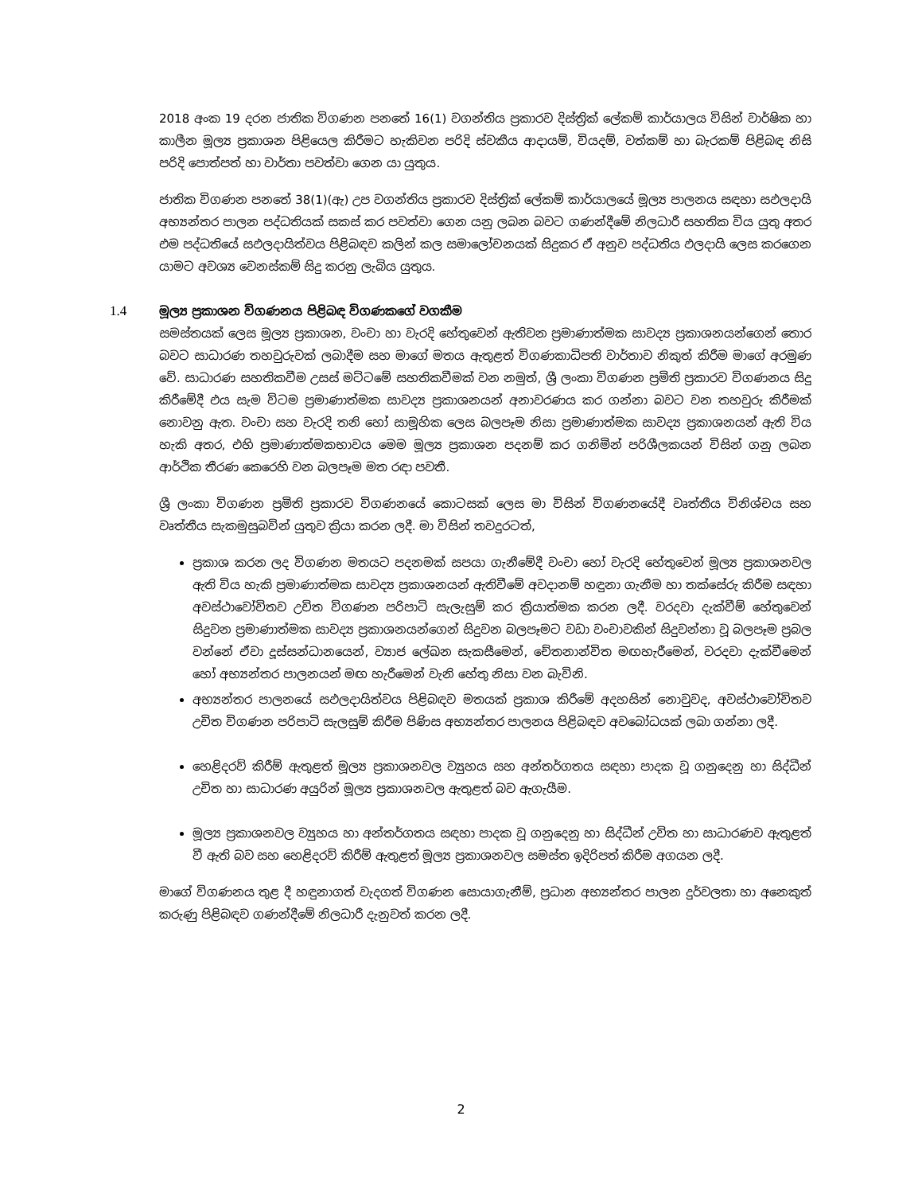2018 අංක 19 දරන ජාතික විගණන පනතේ 16(1) වගන්තිය ප්‍රකාරව දිස්ත්‍රික් ලේකම් කාර්යාලය විසින් වාර්ෂික හා කාලීන මූල්‍ය ප්‍රකාශන පිළියෙල කිරීමට හැකිවන පරිදි ස්වකීය ආදායම්, වියදම්, වත්කම් හා බැරකම් පිළිබඳ නිසි පරිදි පොත්පත් හා වාර්තා පවත්වා ගෙන යා යුතුය.
ජාතික විගණන පනතේ 38(1)(ඇ) උප වගන්තිය ප්‍රකාරව දිස්ත්‍රික් ලේකම් කාර්යාලයේ මූල්‍ය පාලනය සඳහා සඵලදායි අභ්‍යන්තර පාලන පද්ධතියක් සකස් කර පවත්වා ගෙන යනු ලබන බවට ගණන්දීමේ නිලධාරී සහතික විය යුතු අතර එම පද්ධතියේ සඵලදායිත්වය පිළිබඳව කලින් කල සමාලෝචනයක් සිදුකර ඒ අනුව පද්ධතිය ඵලදායි ලෙස කරගෙන යාමට අවශ්‍ය වෙනස්කම් සිදු කරනු ලැබිය යුතුය.
1.4 මූල්‍ය ප්‍රකාශන විගණනය පිළිබඳ විගණකගේ වගකීම
සමස්තයක් ලෙස මූල්‍ය ප්‍රකාශන, වංචා හා වැරදි හේතුවෙන් ඇතිවන ප්‍රමාණාත්මක සාවද්‍ය ප්‍රකාශනයන්ගෙන් තොර බවට සාධාරණ තහවුරුවක් ලබාදීම සහ මාගේ මතය ඇතුළත් විගණකාධිපති වාර්තාව නිකුත් කිරීම මාගේ අරමුණ වේ. සාධාරණ සහතිකවීම උසස් මට්ටමේ සහතිකවීමක් වන නමුත්, ශ්‍රී ලංකා විගණන ප්‍රමිති ප්‍රකාරව විගණනය සිදු කිරීමේදී එය සැම විටම ප්‍රමාණාත්මක සාවද්‍ය ප්‍රකාශනයන් අනාවරණය කර ගන්නා බවට වන තහවුරු කිරීමක් නොවනු ඇත. වංචා සහ වැරදි තනි හෝ සාමූහික ලෙස බලපෑම නිසා ප්‍රමාණාත්මක සාවද්‍ය ප්‍රකාශනයන් ඇති විය හැකි අතර, එහි ප්‍රමාණාත්මකභාවය මෙම මූල්‍ය ප්‍රකාශන පදනම් කර ගනිමින් පරිශීලකයන් විසින් ගනු ලබන ආර්ථික තීරණ කෙරෙහි වන බලපෑම මත රඳා පවතී.
ශ්‍රී ලංකා විගණන ප්‍රමිති ප්‍රකාරව විගණනයේ කොටසක් ලෙස මා විසින් විගණනයේදී වෘත්තීය විනිශ්චය සහ වෘත්තීය සැකමුසුබවින් යුතුව ක්‍රියා කරන ලදී. මා විසින් තවදුරටත්,
ප්‍රකාශ කරන ලද විගණන මතයට පදනමක් සපයා ගැනීමේදී වංචා හෝ වැරදි හේතුවෙන් මූල්‍ය ප්‍රකාශනවල ඇති විය හැකි ප්‍රමාණාත්මක සාවද්‍ය ප්‍රකාශනයන් ඇතිවීමේ අවදානම් හඳුනා ගැනීම හා තක්සේරු කිරීම සඳහා අවස්ථාවෝචිතව උචිත විගණන පරිපාටි සැලැසුම් කර ක්‍රියාත්මක කරන ලදී. වරදවා දැක්වීම් හේතුවෙන් සිදුවන ප්‍රමාණාත්මක සාවද්‍ය ප්‍රකාශනයන්ගෙන් සිදුවන බලපෑමට වඩා වංචාවකින් සිදුවන්නා වූ බලපෑම ප්‍රබල වන්නේ ඒවා දූස්සන්ධානයෙන්, ව්‍යාජ ලේඛන සැකසීමෙන්, චේතනාන්විත මඟහැරීමෙන්, වරදවා දැක්වීමෙන් හෝ අභ්‍යන්තර පාලනයන් මඟ හැරීමෙන් වැනි හේතු නිසා වන බැවිනි.
අභ්‍යන්තර පාලනයේ සඵලදායිත්වය පිළිබඳව මතයක් ප්‍රකාශ කිරීමේ අදහසින් නොවුවද, අවස්ථාවෝචිතව උචිත විගණන පරිපාටි සැලසුම් කිරීම පිණිස අභ්‍යන්තර පාලනය පිළිබඳව අවබෝධයක් ලබා ගන්නා ලදී.
හෙළිදරව් කිරීම් ඇතුළත් මූල්‍ය ප්‍රකාශනවල ව්‍යුහය සහ අන්තර්ගතය සඳහා පාදක වූ ගනුදෙනු හා සිද්ධීන් උචිත හා සාධාරණ අයුරින් මූල්‍ය ප්‍රකාශනවල ඇතුළත් බව ඇගැයීම.
මූල්‍ය ප්‍රකාශනවල ව්‍යුහය හා අන්තර්ගතය සඳහා පාදක වූ ගනුදෙනු හා සිද්ධීන් උචිත හා සාධාරණව ඇතුළත් වී ඇති බව සහ හෙළිදරව් කිරීම් ඇතුළත් මූල්‍ය ප්‍රකාශනවල සමස්ත ඉදිරිපත් කිරීම අගයන ලදී.
මාගේ විගණනය තුළ දී හඳුනාගත් වැදගත් විගණන සොයාගැනීම්, ප්‍රධාන අභ්‍යන්තර පාලන දුර්වලතා හා අනෙකුත් කරුණු පිළිබඳව ගණන්දීමේ නිලධාරී දැනුවත් කරන ලදී.
2